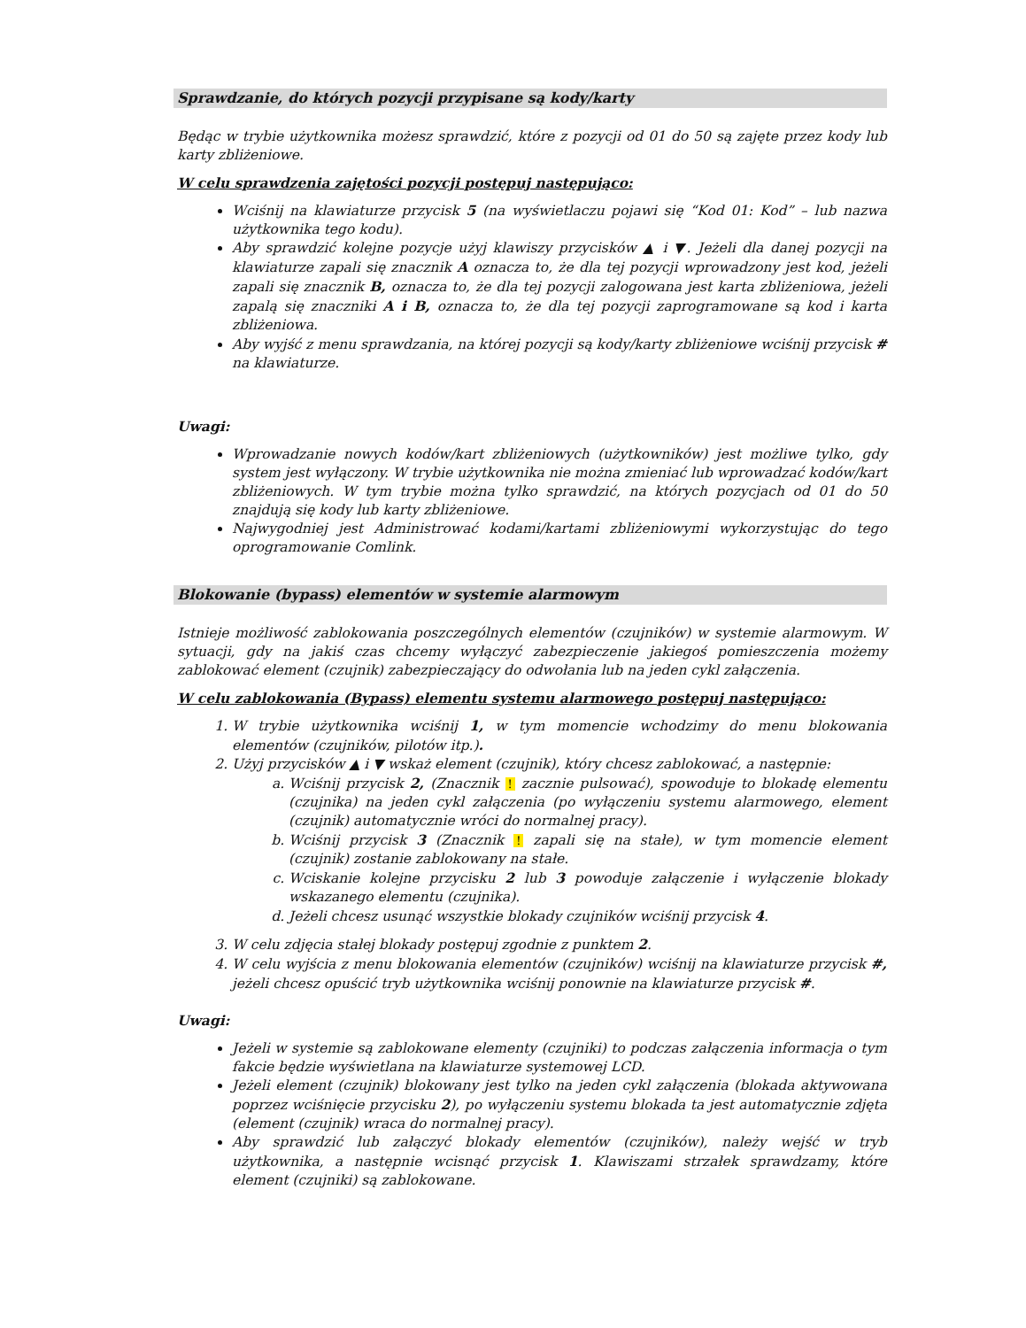Sprawdzanie, do których pozycji przypisane są kody/karty
Będąc w trybie użytkownika możesz sprawdzić, które z pozycji od 01 do 50 są zajęte przez kody lub karty zbliżeniowe.
W celu sprawdzenia zajętości pozycji postępuj następująco:
Wciśnij na klawiaturze przycisk 5 (na wyświetlaczu pojawi się “Kod 01: Kod” – lub nazwa użytkownika tego kodu).
Aby sprawdzić kolejne pozycje użyj klawiszy przycisków ▲ i ▼. Jeżeli dla danej pozycji na klawiaturze zapali się znacznik A oznacza to, że dla tej pozycji wprowadzony jest kod, jeżeli zapali się znacznik B, oznacza to, że dla tej pozycji zalogowana jest karta zbliżeniowa, jeżeli zapalą się znaczniki A i B, oznacza to, że dla tej pozycji zaprogramowane są kod i karta zbliżeniowa.
Aby wyjść z menu sprawdzania, na której pozycji są kody/karty zbliżeniowe wciśnij przycisk # na klawiaturze.
Uwagi:
Wprowadzanie nowych kodów/kart zbliżeniowych (użytkowników) jest możliwe tylko, gdy system jest wyłączony. W trybie użytkownika nie można zmieniać lub wprowadzać kodów/kart zbliżeniowych. W tym trybie można tylko sprawdzić, na których pozycjach od 01 do 50 znajdują się kody lub karty zbliżeniowe.
Najwygodniej jest Administrować kodami/kartami zbliżeniowymi wykorzystując do tego oprogramowanie Comlink.
Blokowanie (bypass) elementów w systemie alarmowym
Istnieje możliwość zablokowania poszczególnych elementów (czujników) w systemie alarmowym. W sytuacji, gdy na jakiś czas chcemy wyłączyć zabezpieczenie jakiegoś pomieszczenia możemy zablokować element (czujnik) zabezpieczający do odwołania lub na jeden cykl załączenia.
W celu zablokowania (Bypass) elementu systemu alarmowego postępuj następująco:
1. W trybie użytkownika wciśnij 1, w tym momencie wchodzimy do menu blokowania elementów (czujników, pilotów itp.).
2. Użyj przycisków ▲ i ▼ wskaż element (czujnik), który chcesz zablokować, a następnie:
a. Wciśnij przycisk 2, (Znacznik ! zacznie pulsować), spowoduje to blokadę elementu (czujnika) na jeden cykl załączenia (po wyłączeniu systemu alarmowego, element (czujnik) automatycznie wróci do normalnej pracy).
b. Wciśnij przycisk 3 (Znacznik ! zapali się na stałe), w tym momencie element (czujnik) zostanie zablokowany na stałe.
c. Wciskanie kolejne przycisku 2 lub 3 powoduje załączenie i wyłączenie blokady wskazanego elementu (czujnika).
d. Jeżeli chcesz usunąć wszystkie blokady czujników wciśnij przycisk 4.
3. W celu zdjęcia stałej blokady postępuj zgodnie z punktem 2.
4. W celu wyjścia z menu blokowania elementów (czujników) wciśnij na klawiaturze przycisk #, jeżeli chcesz opuścić tryb użytkownika wciśnij ponownie na klawiaturze przycisk #.
Uwagi:
Jeżeli w systemie są zablokowane elementy (czujniki) to podczas załączenia informacja o tym fakcie będzie wyświetlana na klawiaturze systemowej LCD.
Jeżeli element (czujnik) blokowany jest tylko na jeden cykl załączenia (blokada aktywowana poprzez wciśnięcie przycisku 2), po wyłączeniu systemu blokada ta jest automatycznie zdjęta (element (czujnik) wraca do normalnej pracy).
Aby sprawdzić lub załączyć blokady elementów (czujników), należy wejść w tryb użytkownika, a następnie wcisnąć przycisk 1. Klawiszami strzałek sprawdzamy, które element (czujniki) są zablokowane.